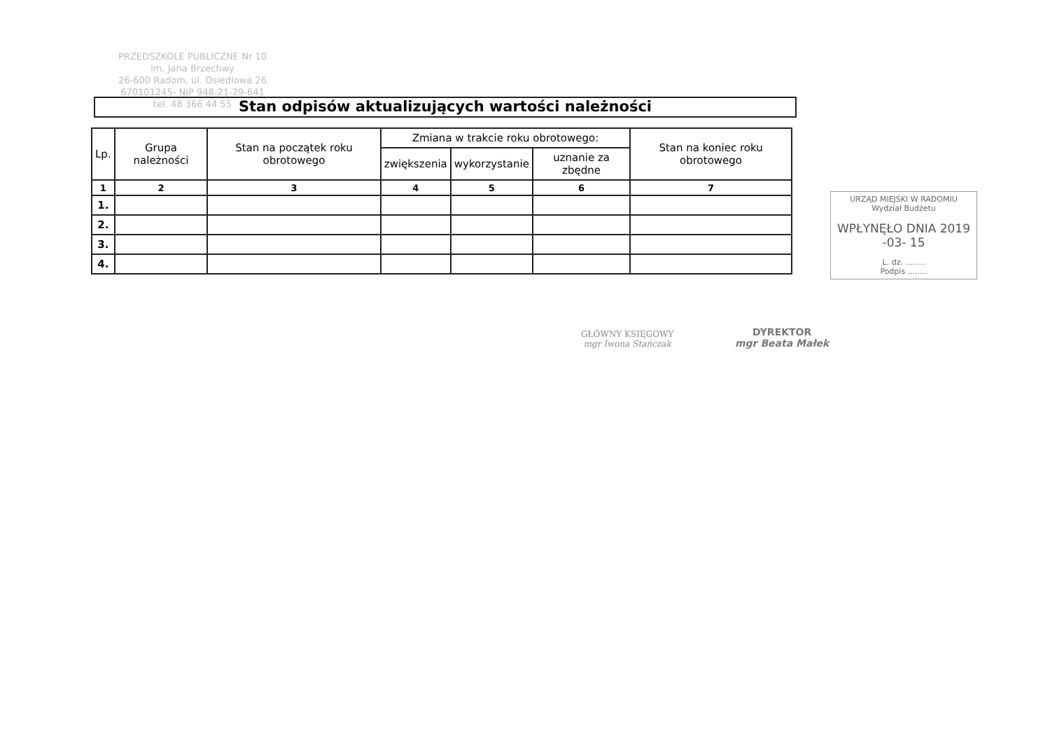PRZEDSZKOLE PUBLICZNE Nr 10
im. Jana Brzechwy
26-600 Radom, ul. Osiedlowa 26
670101245- NIP 948-21-29-641
tel. 48 366 44 55
Stan odpisów aktualizujących wartości należności
| Lp. | Grupa należności | Stan na początek roku obrotowego | Zmiana w trakcie roku obrotowego: | | | Stan na koniec roku obrotowego |
| --- | --- | --- | --- | --- | --- | --- |
| | | | zwiększenia | wykorzystanie | uznanie za zbędne | |
| 1 | 2 | 3 | 4 | 5 | 6 | 7 |
| 1. | | | | | | |
| 2. | | | | | | |
| 3. | | | | | | |
| 4. | | | | | | |
URZĄD MIEJSKI W RADOMIU
Wydział Budżetu
WPŁYNĘŁO DNIA 2019 -03- 15
L. dz. ........
Podpis ........
GŁÓWNY KSIĘGOWY
mgr Iwona Stańczak
DYREKTOR
mgr Beata Małek